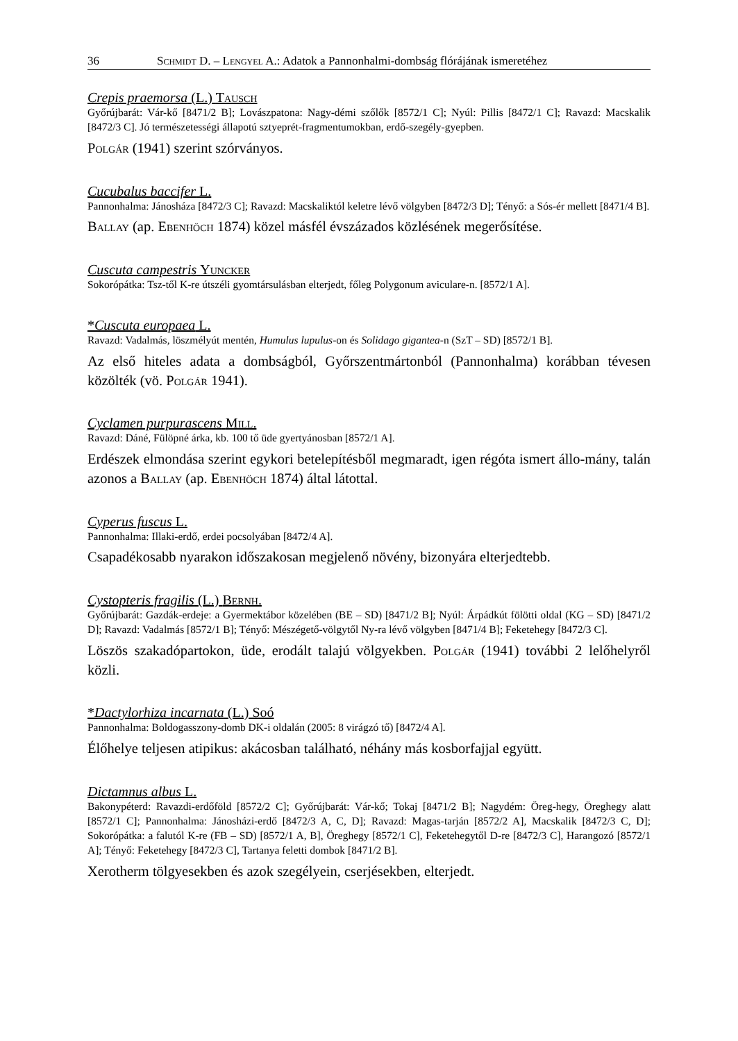36 Schmidt D. – Lengyel A.: Adatok a Pannonhalmi-dombság flórájának ismeretéhez
Crepis praemorsa (L.) Tausch
Győrújbarát: Vár-kő [8471/2 B]; Lovászpatona: Nagy-démi szőlők [8572/1 C]; Nyúl: Pillis [8472/1 C]; Ravazd: Macskalik [8472/3 C]. Jó természetességi állapotú sztyeprét-fragmentumokban, erdő-szegély-gyepben.
Polgár (1941) szerint szórványos.
Cucubalus baccifer L.
Pannonhalma: Jánosháza [8472/3 C]; Ravazd: Macskaliktól keletre lévő völgyben [8472/3 D]; Tényő: a Sós-ér mellett [8471/4 B].
Ballay (ap. Ebenhöch 1874) közel másfél évszázados közlésének megerősítése.
Cuscuta campestris Yuncker
Sokorópátka: Tsz-től K-re útszéli gyomtársulásban elterjedt, főleg Polygonum aviculare-n. [8572/1 A].
*Cuscuta europaea L.
Ravazd: Vadalmás, löszmélyút mentén, Humulus lupulus-on és Solidago gigantea-n (SzT – SD) [8572/1 B].
Az első hiteles adata a dombságból, Győrszentmártonból (Pannonhalma) korábban tévesen közölték (vö. Polgár 1941).
Cyclamen purpurascens Mill.
Ravazd: Dáné, Fülöpné árka, kb. 100 tő üde gyertyánosban [8572/1 A].
Erdészek elmondása szerint egykori betelepítésből megmaradt, igen régóta ismert állo-mány, talán azonos a Ballay (ap. Ebenhöch 1874) által látottal.
Cyperus fuscus L.
Pannonhalma: Illaki-erdő, erdei pocsolyában [8472/4 A].
Csapadékosabb nyarakon időszakosan megjelenő növény, bizonyára elterjedtebb.
Cystopteris fragilis (L.) Bernh.
Győrújbarát: Gazdák-erdeje: a Gyermektábor közelében (BE – SD) [8471/2 B]; Nyúl: Árpádkút fölötti oldal (KG – SD) [8471/2 D]; Ravazd: Vadalmás [8572/1 B]; Tényő: Mészégető-völgytől Ny-ra lévő völgyben [8471/4 B]; Feketehegy [8472/3 C].
Löszös szakadópartokon, üde, erodált talajú völgyekben. Polgár (1941) további 2 lelőhelyről közli.
*Dactylorhiza incarnata (L.) Soó
Pannonhalma: Boldogasszony-domb DK-i oldalán (2005: 8 virágzó tő) [8472/4 A].
Élőhelye teljesen atipikus: akácosban található, néhány más kosborfajjal együtt.
Dictamnus albus L.
Bakonypéterd: Ravazdi-erdőföld [8572/2 C]; Győrújbarát: Vár-kő; Tokaj [8471/2 B]; Nagydém: Öreg-hegy, Öreghegy alatt [8572/1 C]; Pannonhalma: Jánosházi-erdő [8472/3 A, C, D]; Ravazd: Magas-tarján [8572/2 A], Macskalik [8472/3 C, D]; Sokorópátka: a falutól K-re (FB – SD) [8572/1 A, B], Öreghegy [8572/1 C], Feketehegytől D-re [8472/3 C], Harangozó [8572/1 A]; Tényő: Feketehegy [8472/3 C], Tartanya feletti dombok [8471/2 B].
Xerotherm tölgyesekben és azok szegélyein, cserjésekben, elterjedt.